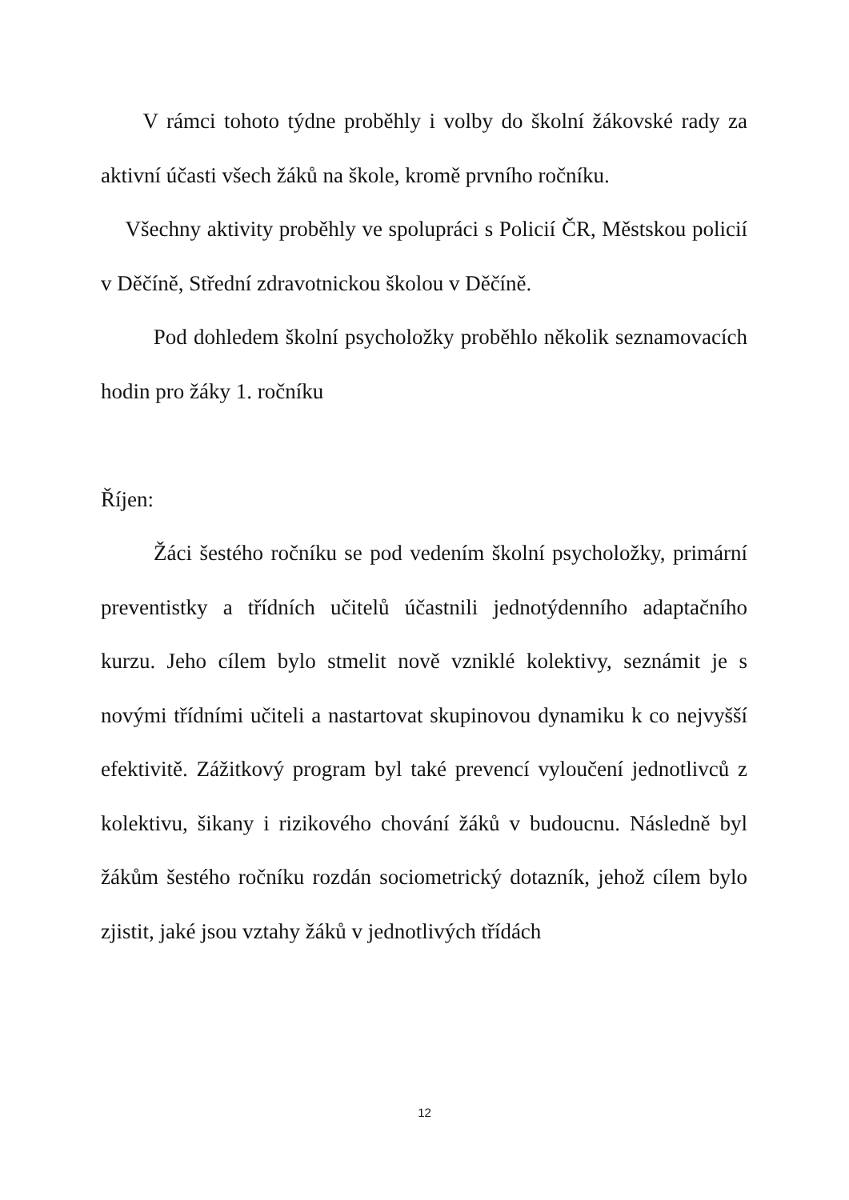V rámci tohoto týdne proběhly i volby do školní žákovské rady za aktivní účasti všech žáků na škole, kromě prvního ročníku.
Všechny aktivity proběhly ve spolupráci s Policií ČR, Městskou policií v Děčíně, Střední zdravotnickou školou v Děčíně.
Pod dohledem školní psycholožky proběhlo několik seznamovacích hodin pro žáky 1. ročníku
Říjen:
Žáci šestého ročníku se pod vedením školní psycholožky, primární preventistky a třídních učitelů účastnili jednotýdenního adaptačního kurzu. Jeho cílem bylo stmelit nově vzniklé kolektivy, seznámit je s novými třídními učiteli a nastartovat skupinovou dynamiku k co nejvyšší efektivitě. Zážitkový program byl také prevencí vyloučení jednotlivců z kolektivu, šikany i rizikového chování žáků v budoucnu. Následně byl žákům šestého ročníku rozdán sociometrický dotazník, jehož cílem bylo zjistit, jaké jsou vztahy žáků v jednotlivých třídách
12